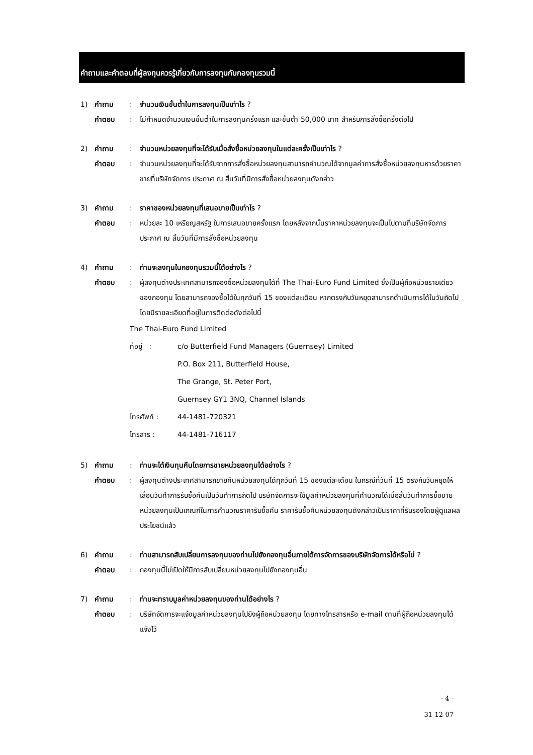คำถามและคำตอบที่ผู้ลงทุนควรรู้เกี่ยวกับการลงทุนกับกองทุนรวมนี้
1) คำถาม: จำนวนเงินขั้นต่ำในการลงทุนเป็นเท่าไร ?
คำตอบ: ไม่กำหนดจำนวนเงินขั้นต่ำในการลงทุนครั้งแรก และขั้นต่ำ 50,000 บาท สำหรับการสั่งซื้อครั้งต่อไป
2) คำถาม: จำนวนหน่วยลงทุนที่จะได้รับเมื่อสั่งซื้อหน่วยลงทุนในแต่ละครั้งเป็นเท่าไร ?
คำตอบ: จำนวนหน่วยลงทุนที่จะได้รับจากการสั่งซื้อหน่วยลงทุนสามารถคำนวณได้จากมูลค่าการสั่งซื้อหน่วยลงทุนหารด้วยราคาขายที่บริษัทจัดการ ประกาศ ณ สิ้นวันที่มีการสั่งซื้อหน่วยลงทุนดังกล่าว
3) คำถาม: ราคาของหน่วยลงทุนที่เสนอขายเป็นเท่าไร ?
คำตอบ: หน่วยละ 10 เหรียญสหรัฐ ในการเสนอขายครั้งแรก โดยหลังจากนั้นราคาหน่วยลงทุนจะเป็นไปตามที่บริษัทจัดการประกาศ ณ สิ้นวันที่มีการสั่งซื้อหน่วยลงทุน
4) คำถาม: ท่านจะลงทุนในกองทุนรวมนี้ได้อย่างไร ?
คำตอบ: ผู้ลงทุนต่างประเทศสามารถจองซื้อหน่วยลงทุนได้ที่ The Thai-Euro Fund Limited ซึ่งเป็นผู้ถือหน่วยรายเดียวของกองทุน โดยสามารถจองซื้อได้ในทุกวันที่ 15 ของแต่ละเดือน หากตรงกับวันหยุดสามารถดำเนินการได้ในวันถัดไป โดยมีรายละเอียดที่อยู่ในการติดต่อดังต่อไปนี้
The Thai-Euro Fund Limited
ที่อยู่ : c/o Butterfield Fund Managers (Guernsey) Limited
P.O. Box 211, Butterfield House,
The Grange, St. Peter Port,
Guernsey GY1 3NQ, Channel Islands
โทรศัพท์ : 44-1481-720321
โทรสาร : 44-1481-716117
5) คำถาม: ท่านจะได้เงินทุนคืนโดยการขายหน่วยลงทุนได้อย่างไร ?
คำตอบ: ผู้ลงทุนต่างประเทศสามารถขายคืนหน่วยลงทุนได้ทุกวันที่ 15 ของแต่ละเดือน ในกรณีที่วันที่ 15 ตรงกับวันหยุดให้เลื่อนวันทำการรับซื้อคืนเป็นวันทำการถัดไป บริษัทจัดการจะใช้มูลค่าหน่วยลงทุนที่คำนวณได้เมื่อสิ้นวันทำการซื้อขายหน่วยลงทุนเป็นเกณฑ์ในการคำนวณราคารับซื้อคืน ราคารับซื้อคืนหน่วยลงทุนดังกล่าวเป็นราคาที่รับรองโดยผู้ดูแลผลประโยชน์แล้ว
6) คำถาม: ท่านสามารถสับเปลี่ยนการลงทุนของท่านไปยังกองทุนอื่นภายใต้การจัดการของบริษัทจัดการได้หรือไม่ ?
คำตอบ: กองทุนนี้ไม่เปิดให้มีการสับเปลี่ยนหน่วยลงทุนไปยังกองทุนอื่น
7) คำถาม: ท่านจะทราบมูลค่าหน่วยลงทุนของท่านได้อย่างไร ?
คำตอบ: บริษัทจัดการจะแจ้งมูลค่าหน่วยลงทุนไปยังผู้ถือหน่วยลงทุน โดยทางโทรสารหรือ e-mail ตามที่ผู้ถือหน่วยลงทุนได้แจ้งไว้
- 4 -
31-12-07